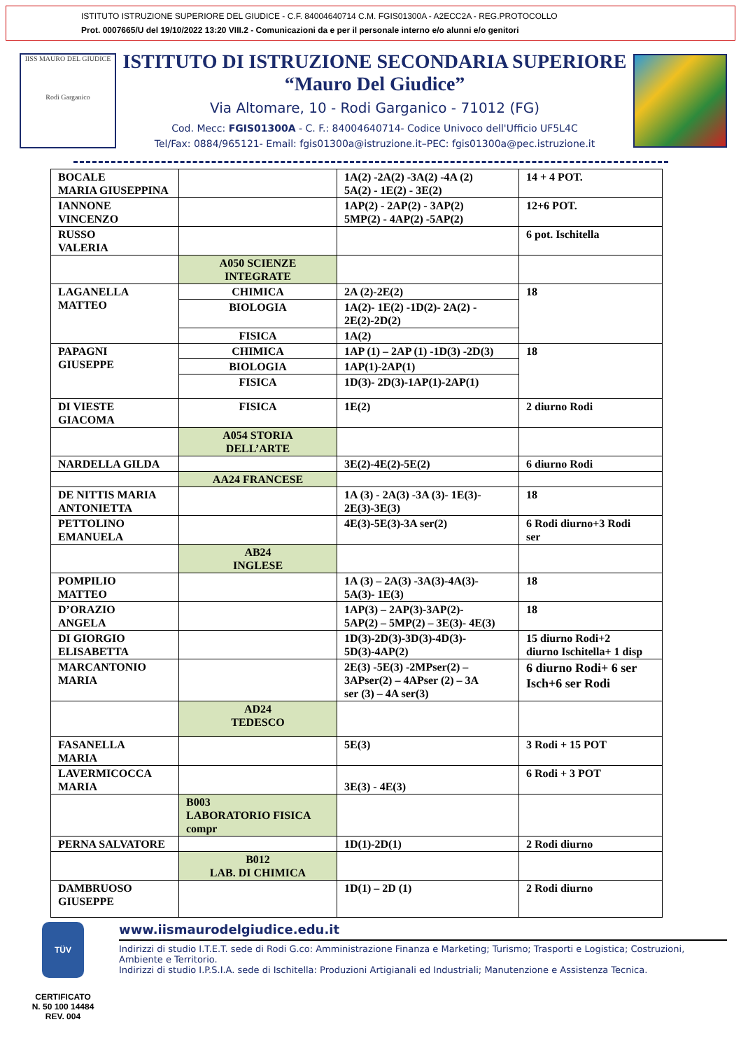ISTITUTO ISTRUZIONE SUPERIORE DEL GIUDICE - C.F. 84004640714 C.M. FGIS01300A - A2ECC2A - REG.PROTOCOLLO
Prot. 0007665/U del 19/10/2022 13:20 VIII.2 - Comunicazioni da e per il personale interno e/o alunni e/o genitori
IISS MAURO DEL GIUDICE
Rodi Garganico
ISTITUTO DI ISTRUZIONE SECONDARIA SUPERIORE
“Mauro Del Giudice”
Via Altomare, 10 - Rodi Garganico - 71012 (FG)
Cod. Mecc: FGIS01300A - C. F.: 84004640714- Codice Univoco dell'Ufficio UF5L4C
Tel/Fax: 0884/965121- Email: fgis01300a@istruzione.it–PEC: fgis01300a@pec.istruzione.it
| BOCALE MARIA GIUSEPPINA | | 1A(2) -2A(2) -3A(2) -4A (2) 5A(2) - 1E(2) - 3E(2) | 14 + 4 POT. |
| IANNONE VINCENZO | | 1AP(2) - 2AP(2) - 3AP(2) 5MP(2) - 4AP(2) -5AP(2) | 12+6 POT. |
| RUSSO VALERIA | | | 6 pot. Ischitella |
| | A050 SCIENZE INTEGRATE | | |
| LAGANELLA MATTEO | CHIMICA | 2A (2)-2E(2) | 18 |
| | BIOLOGIA | 1A(2)- 1E(2) -1D(2)- 2A(2) - 2E(2)-2D(2) | |
| | FISICA | 1A(2) | |
| PAPAGNI GIUSEPPE | CHIMICA | 1AP (1) – 2AP (1) -1D(3) -2D(3) | 18 |
| | BIOLOGIA | 1AP(1)-2AP(1) | |
| | FISICA | 1D(3)- 2D(3)-1AP(1)-2AP(1) | |
| DI VIESTE GIACOMA | FISICA | 1E(2) | 2 diurno Rodi |
| | A054 STORIA DELL’ARTE | | |
| NARDELLA GILDA | | 3E(2)-4E(2)-5E(2) | 6 diurno Rodi |
| | AA24 FRANCESE | | |
| DE NITTIS MARIA ANTONIETTA | | 1A (3) - 2A(3) -3A (3)- 1E(3)- 2E(3)-3E(3) | 18 |
| PETTOLINO EMANUELA | | 4E(3)-5E(3)-3A ser(2) | 6 Rodi diurno+3 Rodi ser |
| | AB24 INGLESE | | |
| POMPILIO MATTEO | | 1A (3) – 2A(3) -3A(3)-4A(3)- 5A(3)- 1E(3) | 18 |
| D’ORAZIO ANGELA | | 1AP(3) – 2AP(3)-3AP(2)- 5AP(2) – 5MP(2) – 3E(3)- 4E(3) | 18 |
| DI GIORGIO ELISABETTA | | 1D(3)-2D(3)-3D(3)-4D(3)- 5D(3)-4AP(2) | 15 diurno Rodi+2 diurno Ischitella+ 1 disp |
| MARCANTONIO MARIA | | 2E(3) -5E(3) -2MPser(2) – 3APser(2) – 4APser (2) – 3A ser (3) – 4A ser(3) | 6 diurno Rodi+ 6 ser Isch+6 ser Rodi |
| | AD24 TEDESCO | | |
| FASANELLA MARIA | | 5E(3) | 3 Rodi + 15 POT |
| LAVERMICOCCA MARIA | | 3E(3) - 4E(3) | 6 Rodi + 3 POT |
| | B003 LABORATORIO FISICA compr | | |
| PERNA SALVATORE | | 1D(1)-2D(1) | 2 Rodi diurno |
| | B012 LAB. DI CHIMICA | | |
| DAMBRUOSO GIUSEPPE | | 1D(1) – 2D (1) | 2 Rodi diurno |
TÜV
CERTIFICATO
N. 50 100 14484
REV. 004
www.iismaurodelgiudice.edu.it
Indirizzi di studio I.T.E.T. sede di Rodi G.co: Amministrazione Finanza e Marketing; Turismo; Trasporti e Logistica; Costruzioni, Ambiente e Territorio.
Indirizzi di studio I.P.S.I.A. sede di Ischitella: Produzioni Artigianali ed Industriali; Manutenzione e Assistenza Tecnica.